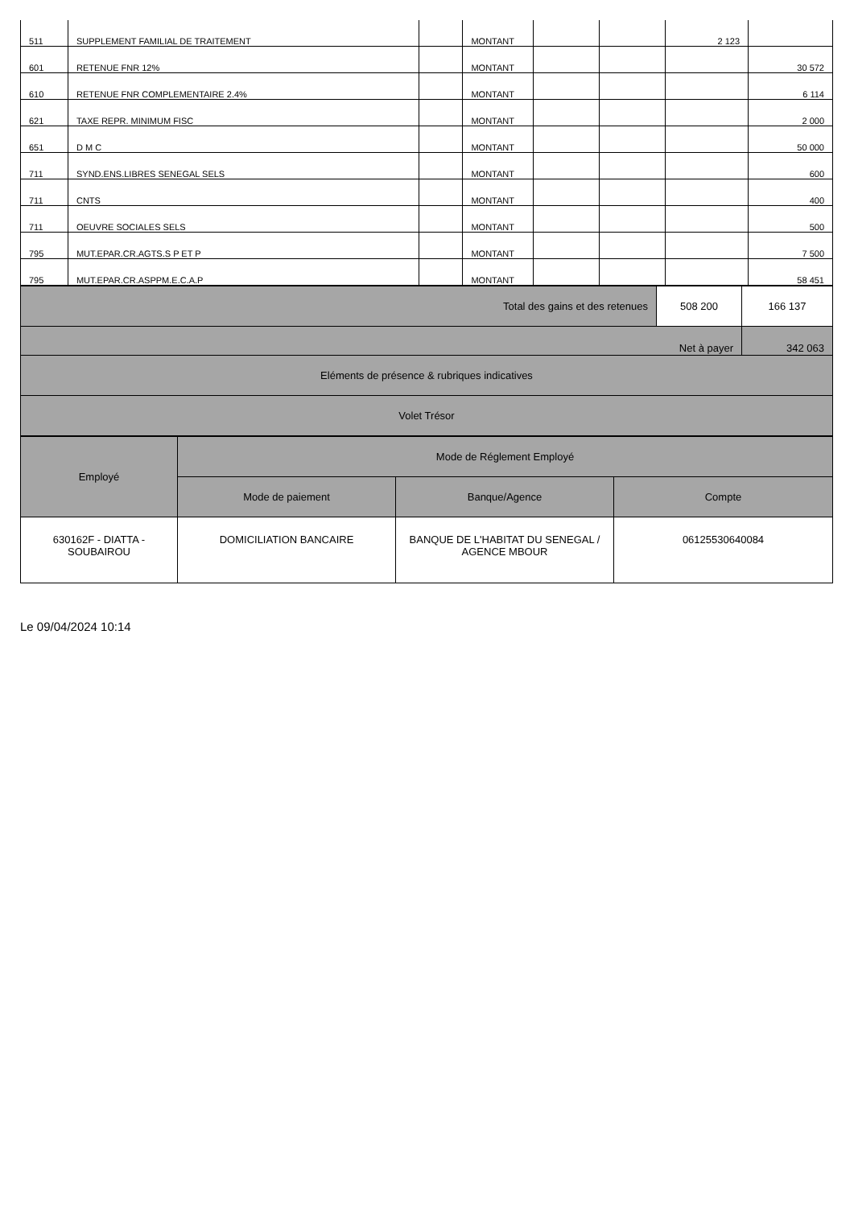| 511 | SUPPLEMENT FAMILIAL DE TRAITEMENT | | MONTANT | | | 2 123 | |
| 601 | RETENUE FNR 12% | | MONTANT | | | | 30 572 |
| 610 | RETENUE FNR COMPLEMENTAIRE 2.4% | | MONTANT | | | | 6 114 |
| 621 | TAXE REPR. MINIMUM FISC | | MONTANT | | | | 2 000 |
| 651 | D M C | | MONTANT | | | | 50 000 |
| 711 | SYND.ENS.LIBRES SENEGAL SELS | | MONTANT | | | | 600 |
| 711 | CNTS | | MONTANT | | | | 400 |
| 711 | OEUVRE SOCIALES SELS | | MONTANT | | | | 500 |
| 795 | MUT.EPAR.CR.AGTS.S P ET P | | MONTANT | | | | 7 500 |
| 795 | MUT.EPAR.CR.ASPPM.E.C.A.P | | MONTANT | | | | 58 451 |
| Total des gains et des retenues | 508 200 | 166 137 |
| Net à payer | | 342 063 |
| Eléments de présence & rubriques indicatives | | |
| Volet Trésor | | |
| Employé | Mode de Réglement Employé | | |
| --- | --- | --- | --- |
| | Mode de paiement | Banque/Agence | Compte |
| 630162F - DIATTA - SOUBAIROU | DOMICILIATION BANCAIRE | BANQUE DE L'HABITAT DU SENEGAL / AGENCE MBOUR | 06125530640084 |
Le 09/04/2024 10:14